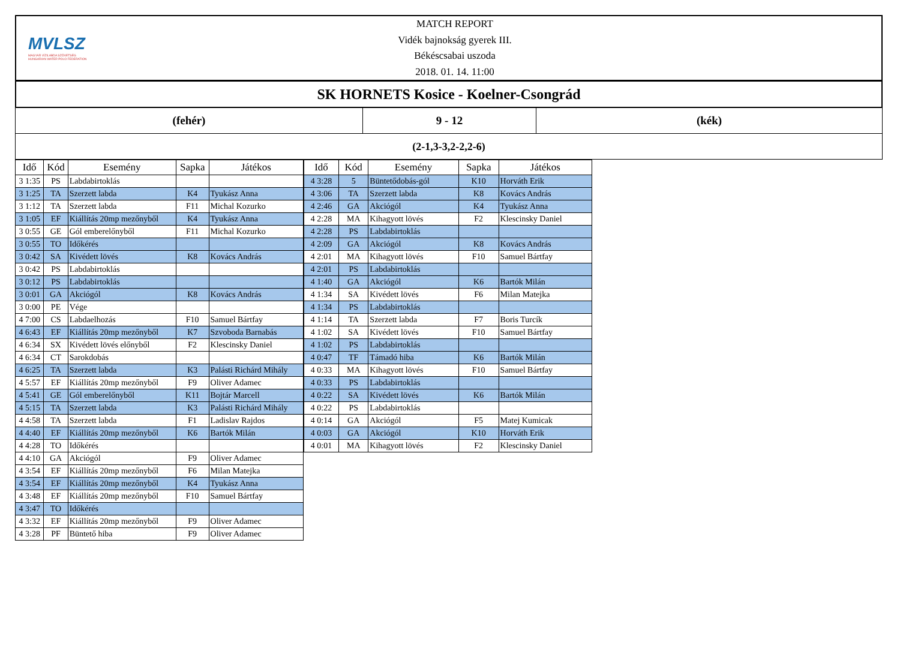MVLSZ
MAGYAR VÍZILABDA SZÖVETSÉG
HUNGARIAN WATER POLO FEDERATION
MATCH REPORT
Vidék bajnokság gyerek III.
Békéscsabai uszoda
2018. 01. 14. 11:00
SK HORNETS Kosice - Koelner-Csongrád
(fehér) 9 - 12 (kék)
(2-1,3-3,2-2,2-6)
| Idő | Kód | Esemény | Sapka | Játékos |
| --- | --- | --- | --- | --- |
| 3 1:35 | PS | Labdabirtoklás | | |
| 3 1:25 | TA | Szerzett labda | K4 | Tyukász Anna |
| 3 1:12 | TA | Szerzett labda | F11 | Michal Kozurko |
| 3 1:05 | EF | Kiállítás 20mp mezőnyből | K4 | Tyukász Anna |
| 3 0:55 | GE | Gól emberelőnyből | F11 | Michal Kozurko |
| 3 0:55 | TO | Időkérés | | |
| 3 0:42 | SA | Kivédett lövés | K8 | Kovács András |
| 3 0:42 | PS | Labdabirtoklás | | |
| 3 0:12 | PS | Labdabirtoklás | | |
| 3 0:01 | GA | Akciógól | K8 | Kovács András |
| 3 0:00 | PE | Vége | | |
| 4 7:00 | CS | Labdaelhozás | F10 | Samuel Bártfay |
| 4 6:43 | EF | Kiállítás 20mp mezőnyből | K7 | Szvoboda Barnabás |
| 4 6:34 | SX | Kivédett lövés előnyből | F2 | Klescinsky Daniel |
| 4 6:34 | CT | Sarokdobás | | |
| 4 6:25 | TA | Szerzett labda | K3 | Palásti Richárd Mihály |
| 4 5:57 | EF | Kiállítás 20mp mezőnyből | F9 | Oliver Adamec |
| 4 5:41 | GE | Gól emberelőnyből | K11 | Bojtár Marcell |
| 4 5:15 | TA | Szerzett labda | K3 | Palásti Richárd Mihály |
| 4 4:58 | TA | Szerzett labda | F1 | Ladislav Rajdos |
| 4 4:40 | EF | Kiállítás 20mp mezőnyből | K6 | Bartók Milán |
| 4 4:28 | TO | Időkérés | | |
| 4 4:10 | GA | Akciógól | F9 | Oliver Adamec |
| 4 3:54 | EF | Kiállítás 20mp mezőnyből | F6 | Milan Matejka |
| 4 3:54 | EF | Kiállítás 20mp mezőnyből | K4 | Tyukász Anna |
| 4 3:48 | EF | Kiállítás 20mp mezőnyből | F10 | Samuel Bártfay |
| 4 3:47 | TO | Időkérés | | |
| 4 3:32 | EF | Kiállítás 20mp mezőnyből | F9 | Oliver Adamec |
| 4 3:28 | PF | Büntető hiba | F9 | Oliver Adamec |
| Idő | Kód | Esemény | Sapka | Játékos |
| --- | --- | --- | --- | --- |
| 4 3:28 | 5 | Büntetődobás-gól | K10 | Horváth Erik |
| 4 3:06 | TA | Szerzett labda | K8 | Kovács András |
| 4 2:46 | GA | Akciógól | K4 | Tyukász Anna |
| 4 2:28 | MA | Kihagyott lövés | F2 | Klescinsky Daniel |
| 4 2:28 | PS | Labdabirtoklás | | |
| 4 2:09 | GA | Akciógól | K8 | Kovács András |
| 4 2:01 | MA | Kihagyott lövés | F10 | Samuel Bártfay |
| 4 2:01 | PS | Labdabirtoklás | | |
| 4 1:40 | GA | Akciógól | K6 | Bartók Milán |
| 4 1:34 | SA | Kivédett lövés | F6 | Milan Matejka |
| 4 1:34 | PS | Labdabirtoklás | | |
| 4 1:14 | TA | Szerzett labda | F7 | Boris Turcík |
| 4 1:02 | SA | Kivédett lövés | F10 | Samuel Bártfay |
| 4 1:02 | PS | Labdabirtoklás | | |
| 4 0:47 | TF | Támadó hiba | K6 | Bartók Milán |
| 4 0:33 | MA | Kihagyott lövés | F10 | Samuel Bártfay |
| 4 0:33 | PS | Labdabirtoklás | | |
| 4 0:22 | SA | Kivédett lövés | K6 | Bartók Milán |
| 4 0:22 | PS | Labdabirtoklás | | |
| 4 0:14 | GA | Akciógól | F5 | Matej Kumicak |
| 4 0:03 | GA | Akciógól | K10 | Horváth Erik |
| 4 0:01 | MA | Kihagyott lövés | F2 | Klescinsky Daniel |